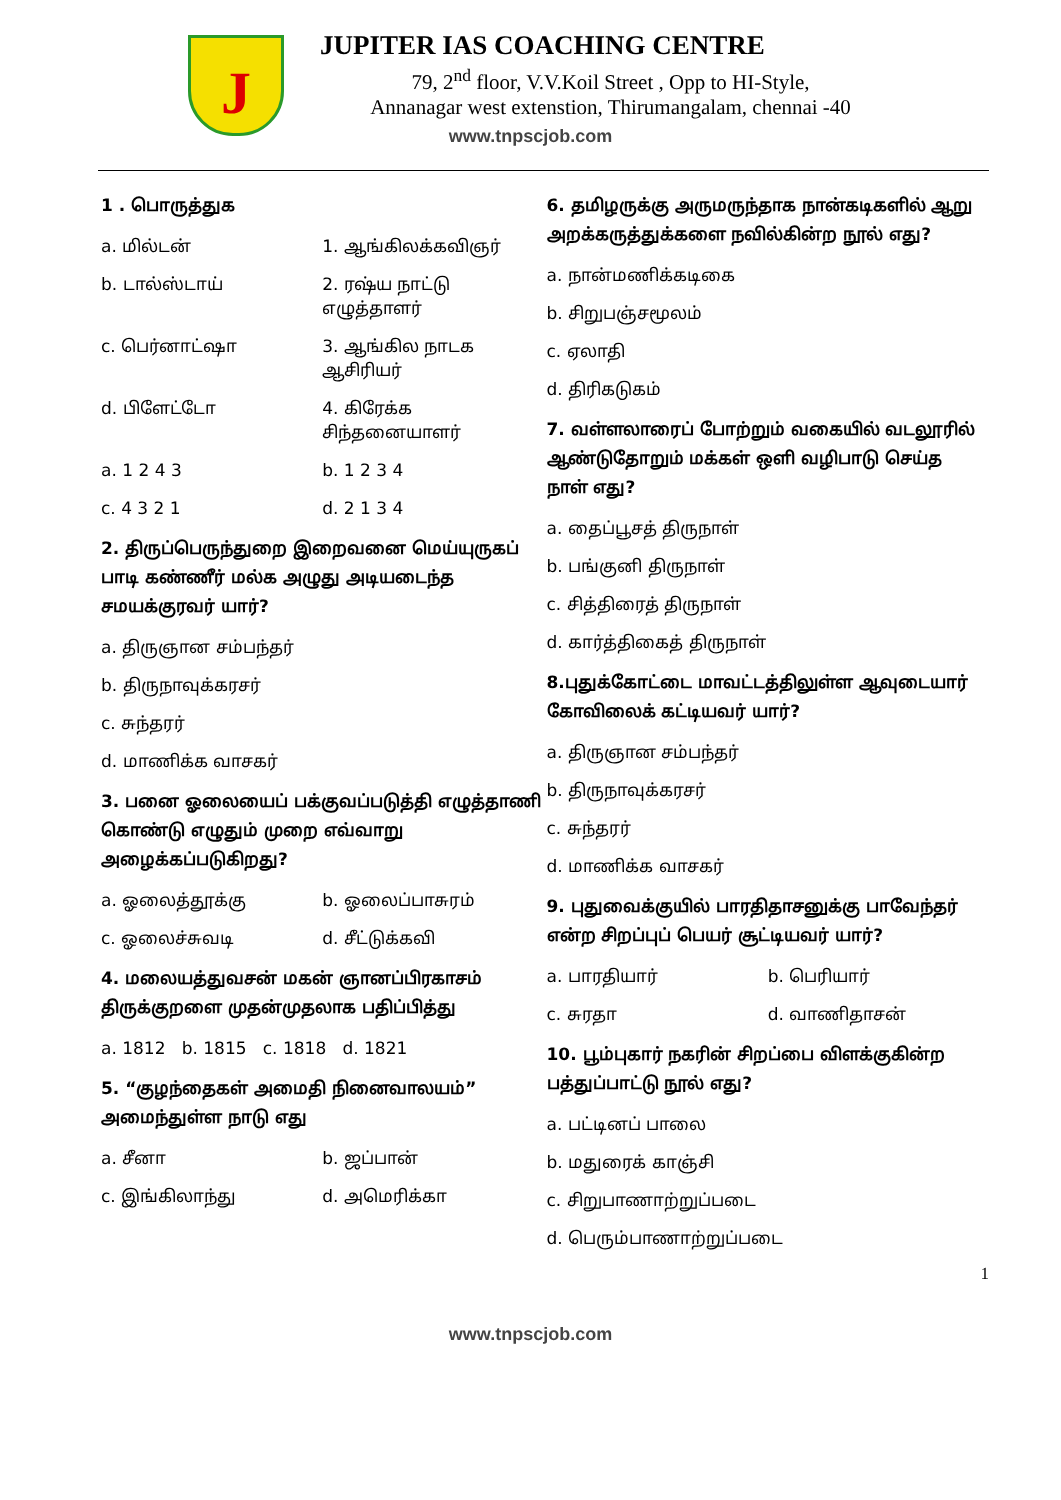J
JUPITER IAS COACHING CENTRE
79, 2<sup>nd</sup> floor, V.V.Koil Street , Opp to HI-Style,
Annanagar west extenstion, Thirumangalam, chennai -40
www.tnpscjob.com
1 . பொருத்துக
a. மில்டன் 1. ஆங்கிலக்கவிஞர்
b. டால்ஸ்டாய் 2. ரஷ்ய நாட்டு எழுத்தாளர்
c. பெர்னாட்ஷா 3. ஆங்கில நாடக ஆசிரியர்
d. பிளேட்டோ 4. கிரேக்க சிந்தனையாளர்
a. 1 2 4 3 b. 1 2 3 4
c. 4 3 2 1 d. 2 1 3 4
2. திருப்பெருந்துறை இறைவனை மெய்யுருகப் பாடி கண்ணீர் மல்க அழுது அடியடைந்த சமயக்குரவர் யார்?
a. திருஞான சம்பந்தர்
b. திருநாவுக்கரசர்
c. சுந்தரர்
d. மாணிக்க வாசகர்
3. பனை ஓலையைப் பக்குவப்படுத்தி எழுத்தாணி கொண்டு எழுதும் முறை எவ்வாறு அழைக்கப்படுகிறது?
a. ஓலைத்தூக்கு b. ஓலைப்பாசுரம்
c. ஓலைச்சுவடி d. சீட்டுக்கவி
4. மலையத்துவசன் மகன் ஞானப்பிரகாசம் திருக்குறளை முதன்முதலாக பதிப்பித்து
a. 1812 b. 1815 c. 1818 d. 1821
5. “குழந்தைகள் அமைதி நினைவாலயம்” அமைந்துள்ள நாடு எது
a. சீனா b. ஜப்பான்
c. இங்கிலாந்து d. அமெரிக்கா
6. தமிழருக்கு அருமருந்தாக நான்கடிகளில் ஆறு அறக்கருத்துக்களை நவில்கின்ற நூல் எது?
a. நான்மணிக்கடிகை
b. சிறுபஞ்சமூலம்
c. ஏலாதி
d. திரிகடுகம்
7. வள்ளலாரைப் போற்றும் வகையில் வடலூரில் ஆண்டுதோறும் மக்கள் ஒளி வழிபாடு செய்த நாள் எது?
a. தைப்பூசத் திருநாள்
b. பங்குனி திருநாள்
c. சித்திரைத் திருநாள்
d. கார்த்திகைத் திருநாள்
8.புதுக்கோட்டை மாவட்டத்திலுள்ள ஆவுடையார் கோவிலைக் கட்டியவர் யார்?
a. திருஞான சம்பந்தர்
b. திருநாவுக்கரசர்
c. சுந்தரர்
d. மாணிக்க வாசகர்
9. புதுவைக்குயில் பாரதிதாசனுக்கு பாவேந்தர் என்ற சிறப்புப் பெயர் சூட்டியவர் யார்?
a. பாரதியார் b. பெரியார்
c. சுரதா d. வாணிதாசன்
10. பூம்புகார் நகரின் சிறப்பை விளக்குகின்ற பத்துப்பாட்டு நூல் எது?
a. பட்டினப் பாலை
b. மதுரைக் காஞ்சி
c. சிறுபாணாற்றுப்படை
d. பெரும்பாணாற்றுப்படை
1
www.tnpscjob.com